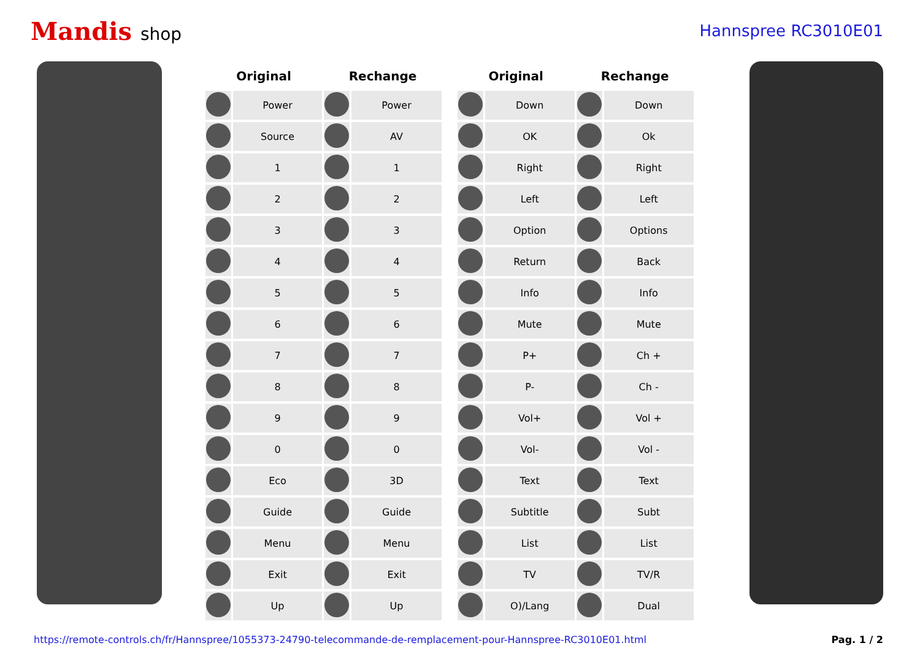Mandis shop Hannspree RC3010E01
| Original | | Rechange | |
| --- | --- | --- | --- |
| | Power | | Power |
| | Source | | AV |
| | 1 | | 1 |
| | 2 | | 2 |
| | 3 | | 3 |
| | 4 | | 4 |
| | 5 | | 5 |
| | 6 | | 6 |
| | 7 | | 7 |
| | 8 | | 8 |
| | 9 | | 9 |
| | 0 | | 0 |
| | Eco | | 3D |
| | Guide | | Guide |
| | Menu | | Menu |
| | Exit | | Exit |
| | Up | | Up |
| Original | | Rechange | |
| --- | --- | --- | --- |
| | Down | | Down |
| | OK | | Ok |
| | Right | | Right |
| | Left | | Left |
| | Option | | Options |
| | Return | | Back |
| | Info | | Info |
| | Mute | | Mute |
| | P+ | | Ch + |
| | P- | | Ch - |
| | Vol+ | | Vol + |
| | Vol- | | Vol - |
| | Text | | Text |
| | Subtitle | | Subt |
| | List | | List |
| | TV | | TV/R |
| | O)/Lang | | Dual |
https://remote-controls.ch/fr/Hannspree/1055373-24790-telecommande-de-remplacement-pour-Hannspree-RC3010E01.html Pag. 1 / 2